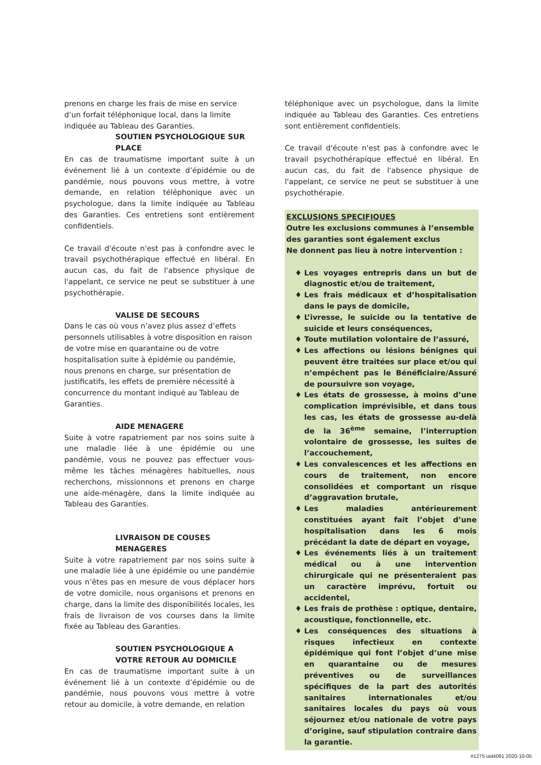prenons en charge les frais de mise en service d’un forfait téléphonique local, dans la limite indiquée au Tableau des Garanties.
SOUTIEN PSYCHOLOGIQUE SUR PLACE
En cas de traumatisme important suite à un événement lié à un contexte d’épidémie ou de pandémie, nous pouvons vous mettre, à votre demande, en relation téléphonique avec un psychologue, dans la limite indiquée au Tableau des Garanties. Ces entretiens sont entièrement confidentiels.
Ce travail d'écoute n'est pas à confondre avec le travail psychothérapique effectué en libéral. En aucun cas, du fait de l'absence physique de l'appelant, ce service ne peut se substituer à une psychothérapie.
VALISE DE SECOURS
Dans le cas où vous n’avez plus assez d’effets personnels utilisables à votre disposition en raison de votre mise en quarantaine ou de votre hospitalisation suite à épidémie ou pandémie, nous prenons en charge, sur présentation de justificatifs, les effets de première nécessité à concurrence du montant indiqué au Tableau de Garanties.
AIDE MENAGERE
Suite à votre rapatriement par nos soins suite à une maladie liée à une épidémie ou une pandémie, vous ne pouvez pas effectuer vous-même les tâches ménagères habituelles, nous recherchons, missionnons et prenons en charge une aide-ménagère, dans la limite indiquée au Tableau des Garanties.
LIVRAISON DE COUSES MENAGERES
Suite à votre rapatriement par nos soins suite à une maladie liée à une épidémie ou une pandémie vous n’êtes pas en mesure de vous déplacer hors de votre domicile, nous organisons et prenons en charge, dans la limite des disponibilités locales, les frais de livraison de vos courses dans la limite fixée au Tableau des Garanties.
SOUTIEN PSYCHOLOGIQUE A VOTRE RETOUR AU DOMICILE
En cas de traumatisme important suite à un événement lié à un contexte d’épidémie ou de pandémie, nous pouvons vous mettre à votre retour au domicile, à votre demande, en relation
téléphonique avec un psychologue, dans la limite indiquée au Tableau des Garanties. Ces entretiens sont entièrement confidentiels.
Ce travail d'écoute n'est pas à confondre avec le travail psychothérapique effectué en libéral. En aucun cas, du fait de l'absence physique de l'appelant, ce service ne peut se substituer à une psychothérapie.
EXCLUSIONS SPECIFIQUES
Outre les exclusions communes à l’ensemble des garanties sont également exclus
Ne donnent pas lieu à notre intervention :
♦ Les voyages entrepris dans un but de diagnostic et/ou de traitement,
♦ Les frais médicaux et d’hospitalisation dans le pays de domicile,
♦ L’ivresse, le suicide ou la tentative de suicide et leurs conséquences,
♦ Toute mutilation volontaire de l’assuré,
♦ Les affections ou lésions bénignes qui peuvent être traitées sur place et/ou qui n’empêchent pas le Bénéficiaire/Assuré de poursuivre son voyage,
♦ Les états de grossesse, à moins d’une complication imprévisible, et dans tous les cas, les états de grossesse au-delà de la 36<sup>ème</sup> semaine, l’interruption volontaire de grossesse, les suites de l’accouchement,
♦ Les convalescences et les affections en cours de traitement, non encore consolidées et comportant un risque d’aggravation brutale,
♦ Les maladies antérieurement constituées ayant fait l’objet d’une hospitalisation dans les 6 mois précédant la date de départ en voyage,
♦ Les événements liés à un traitement médical ou à une intervention chirurgicale qui ne présenteraient pas un caractère imprévu, fortuit ou accidentel,
♦ Les frais de prothèse : optique, dentaire, acoustique, fonctionnelle, etc.
♦ Les conséquences des situations à risques infectieux en contexte épidémique qui font l’objet d’une mise en quarantaine ou de mesures préventives ou de surveillances spécifiques de la part des autorités sanitaires internationales et/ou sanitaires locales du pays où vous séjournez et/ou nationale de votre pays d’origine, sauf stipulation contraire dans la garantie.
#1275 uid4061 2020-10-05